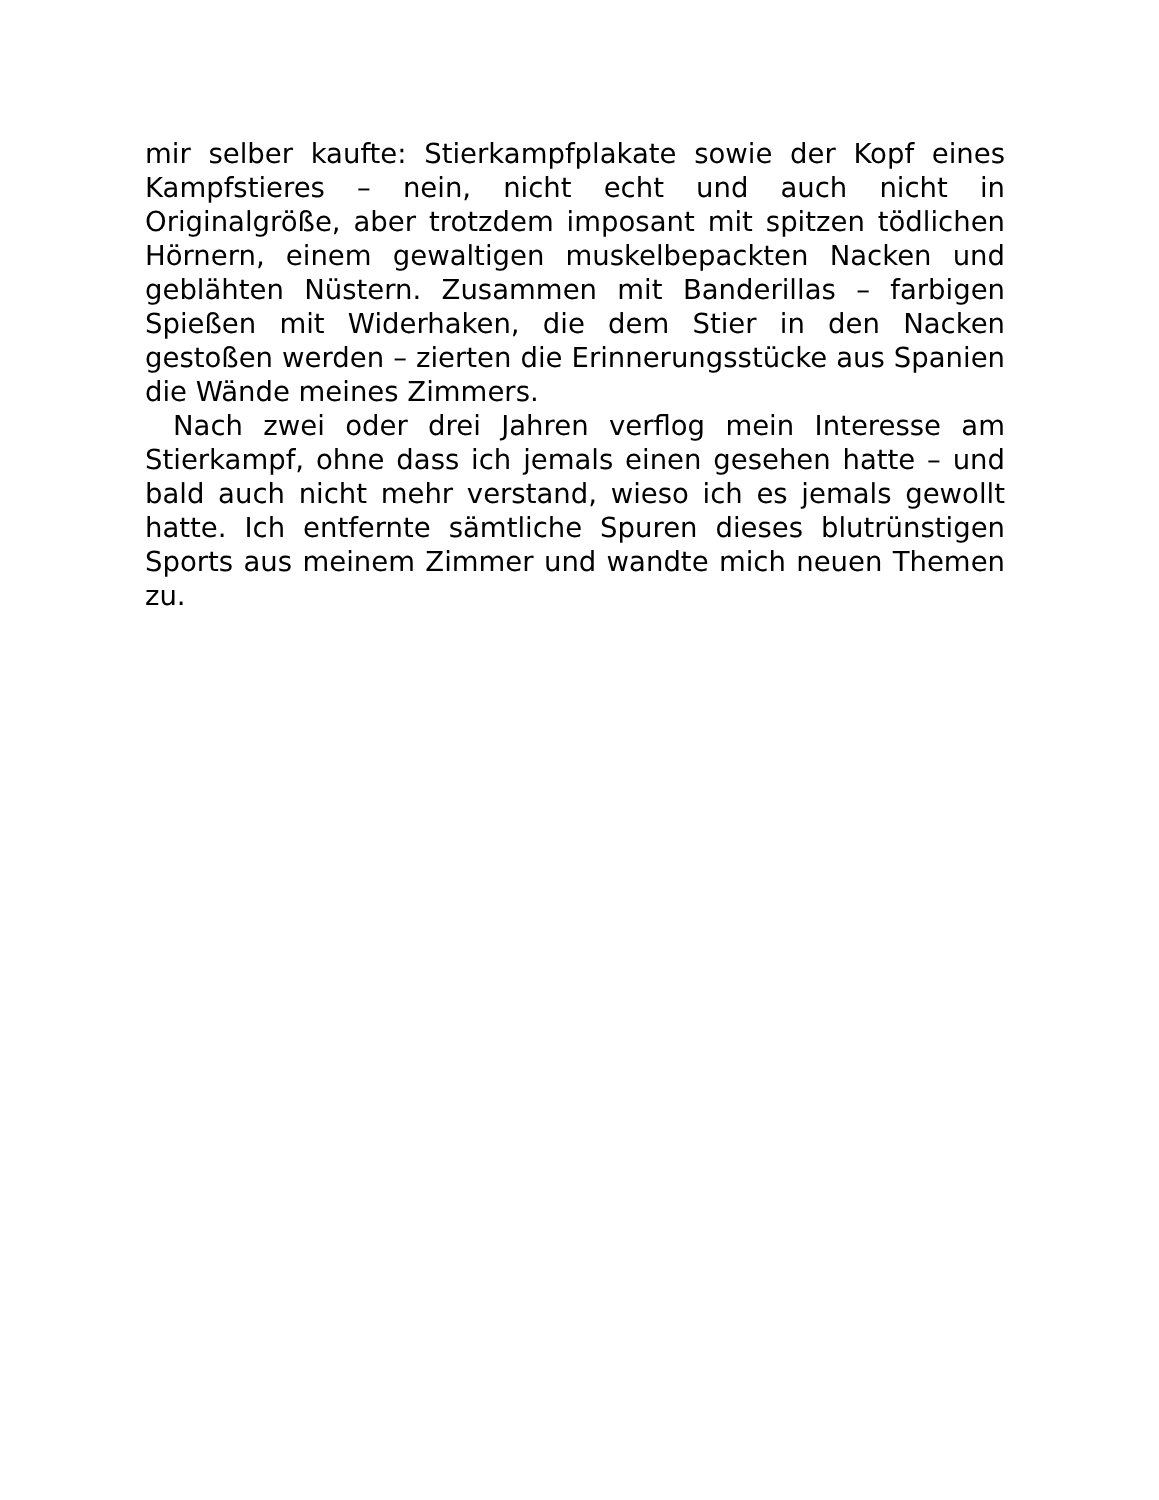mir selber kaufte: Stierkampfplakate sowie der Kopf eines Kampfstieres – nein, nicht echt und auch nicht in Originalgröße, aber trotzdem imposant mit spitzen tödlichen Hörnern, einem gewaltigen muskelbepackten Nacken und geblähten Nüstern. Zusammen mit Banderillas – farbigen Spießen mit Widerhaken, die dem Stier in den Nacken gestoßen werden – zierten die Erinnerungsstücke aus Spanien die Wände meines Zimmers.
Nach zwei oder drei Jahren verflog mein Interesse am Stierkampf, ohne dass ich jemals einen gesehen hatte – und bald auch nicht mehr verstand, wieso ich es jemals gewollt hatte. Ich entfernte sämtliche Spuren dieses blutrünstigen Sports aus meinem Zimmer und wandte mich neuen Themen zu.